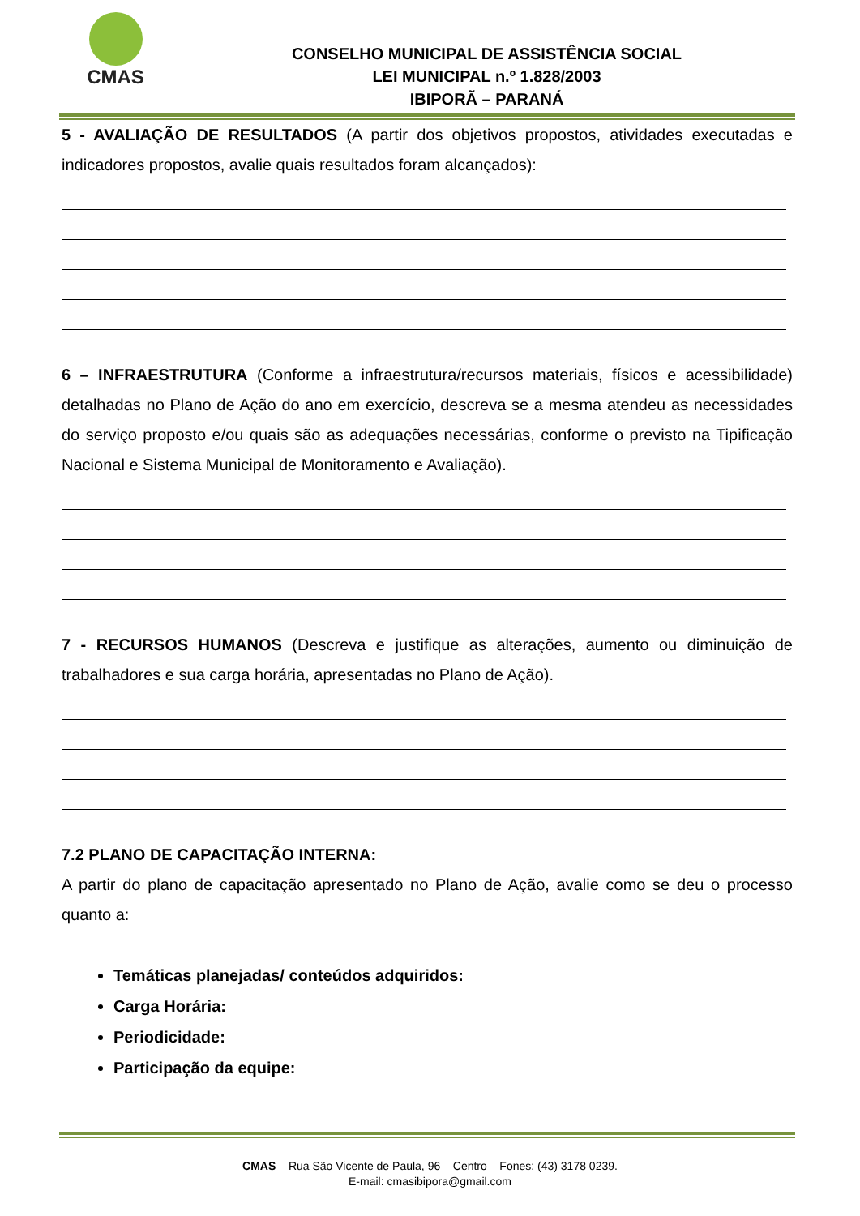CMAS
CONSELHO MUNICIPAL DE ASSISTÊNCIA SOCIAL
LEI MUNICIPAL n.º 1.828/2003
IBIPORÃ – PARANÁ
5 - AVALIAÇÃO DE RESULTADOS (A partir dos objetivos propostos, atividades executadas e indicadores propostos, avalie quais resultados foram alcançados):
6 – INFRAESTRUTURA (Conforme a infraestrutura/recursos materiais, físicos e acessibilidade) detalhadas no Plano de Ação do ano em exercício, descreva se a mesma atendeu as necessidades do serviço proposto e/ou quais são as adequações necessárias, conforme o previsto na Tipificação Nacional e Sistema Municipal de Monitoramento e Avaliação).
7 - RECURSOS HUMANOS (Descreva e justifique as alterações, aumento ou diminuição de trabalhadores e sua carga horária, apresentadas no Plano de Ação).
7.2 PLANO DE CAPACITAÇÃO INTERNA:
A partir do plano de capacitação apresentado no Plano de Ação, avalie como se deu o processo quanto a:
Temáticas planejadas/ conteúdos adquiridos:
Carga Horária:
Periodicidade:
Participação da equipe:
CMAS – Rua São Vicente de Paula, 96 – Centro – Fones: (43) 3178 0239.
E-mail: cmasibipora@gmail.com